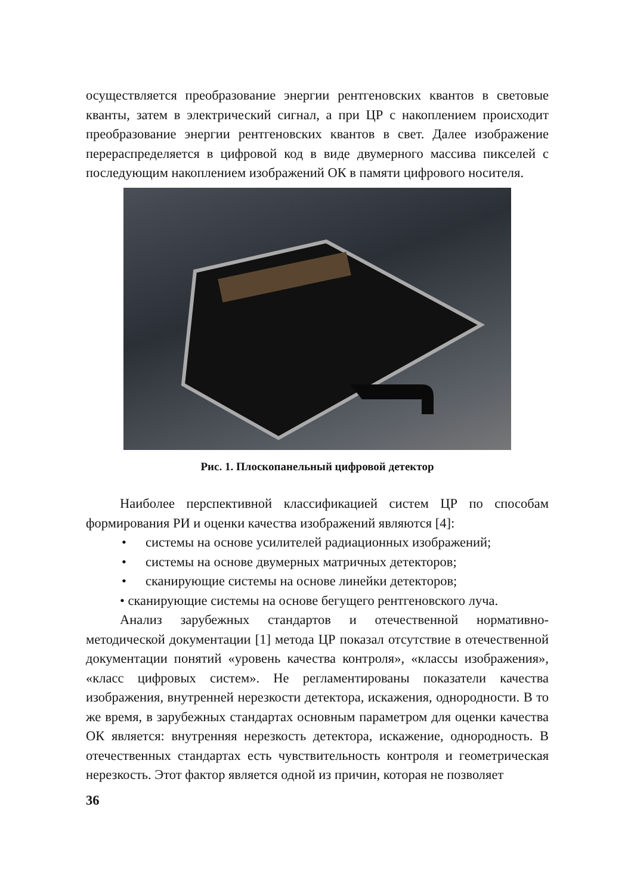осуществляется преобразование энергии рентгеновских квантов в световые кванты, затем в электрический сигнал, а при ЦР с накоплением происходит преобразование энергии рентгеновских квантов в свет. Далее изображение перераспределяется в цифровой код в виде двумерного массива пикселей с последующим накоплением изображений ОК в памяти цифрового носителя.
Рис. 1. Плоскопанельный цифровой детектор
Наиболее перспективной классификацией систем ЦР по способам формирования РИ и оценки качества изображений являются [4]:
• системы на основе усилителей радиационных изображений;
• системы на основе двумерных матричных детекторов;
• сканирующие системы на основе линейки детекторов;
• сканирующие системы на основе бегущего рентгеновского луча.
Анализ зарубежных стандартов и отечественной нормативно-методической документации [1] метода ЦР показал отсутствие в отечественной документации понятий «уровень качества контроля», «классы изображения», «класс цифровых систем». Не регламентированы показатели качества изображения, внутренней нерезкости детектора, искажения, однородности. В то же время, в зарубежных стандартах основным параметром для оценки качества ОК является: внутренняя нерезкость детектора, искажение, однородность. В отечественных стандартах есть чувствительность контроля и геометрическая нерезкость. Этот фактор является одной из причин, которая не позволяет
36